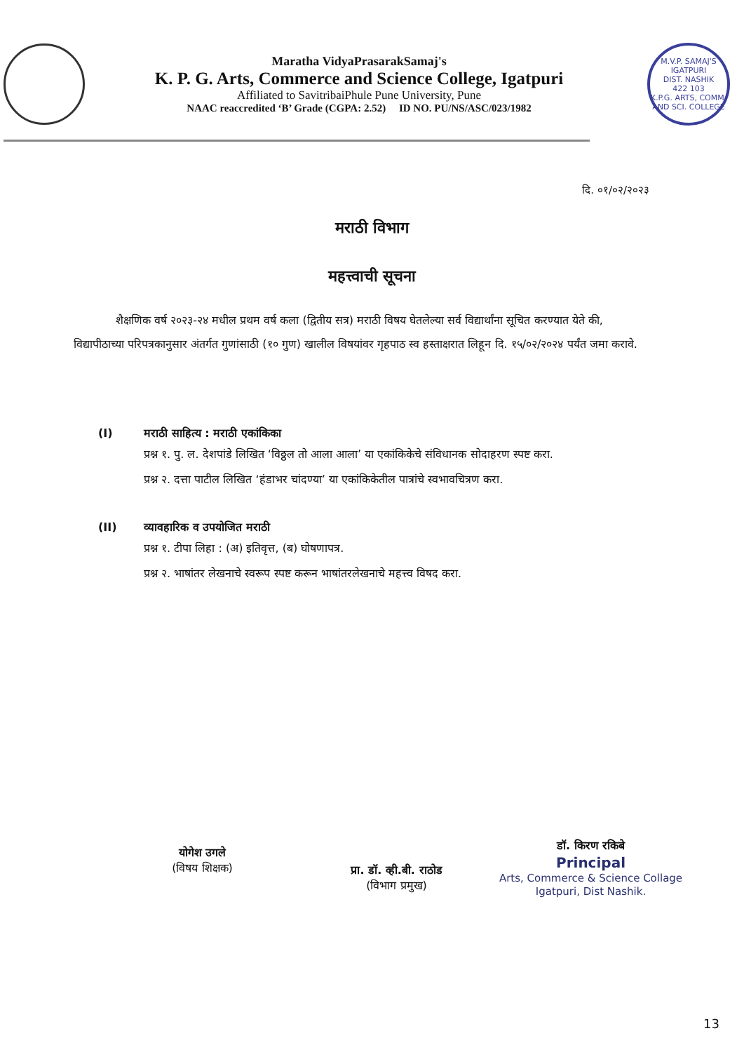Maratha VidyaPrasarakSamaj's
K. P. G. Arts, Commerce and Science College, Igatpuri
Affiliated to SavitribaiPhule Pune University, Pune
NAAC reaccredited ‘B’ Grade (CGPA: 2.52) ID NO. PU/NS/ASC/023/1982
M.V.P. SAMAJ'S
IGATPURI
DIST. NASHIK
422 103
K.P.G. ARTS, COMM. AND SCI. COLLEGE
दि. ०१/०२/२०२३
मराठी विभाग
महत्त्वाची सूचना
शैक्षणिक वर्ष २०२३-२४ मधील प्रथम वर्ष कला (द्वितीय सत्र) मराठी विषय घेतलेल्या सर्व विद्यार्थांना सूचित करण्यात येते की, विद्यापीठाच्या परिपत्रकानुसार अंतर्गत गुणांसाठी (१० गुण) खालील विषयांवर गृहपाठ स्व हस्ताक्षरात लिहून दि. १५/०२/२०२४ पर्यंत जमा करावे.
(I) मराठी साहित्य : मराठी एकांकिका
प्रश्न १. पु. ल. देशपांडे लिखित ‘विठ्ठल तो आला आला’ या एकांकिकेचे संविधानक सोदाहरण स्पष्ट करा.
प्रश्न २. दत्ता पाटील लिखित ‘हंडाभर चांदण्या’ या एकांकिकेतील पात्रांचे स्वभावचित्रण करा.
(II) व्यावहारिक व उपयोजित मराठी
प्रश्न १. टीपा लिहा : (अ) इतिवृत्त, (ब) घोषणापत्र.
प्रश्न २. भाषांतर लेखनाचे स्वरूप स्पष्ट करून भाषांतरलेखनाचे महत्त्व विषद करा.
योगेश उगले
(विषय शिक्षक)
प्रा. डॉ. व्ही.बी. राठोड
(विभाग प्रमुख)
डॉ. किरण रकिबे
Principal
Arts, Commerce & Science Collage
Igatpuri, Dist Nashik.
13